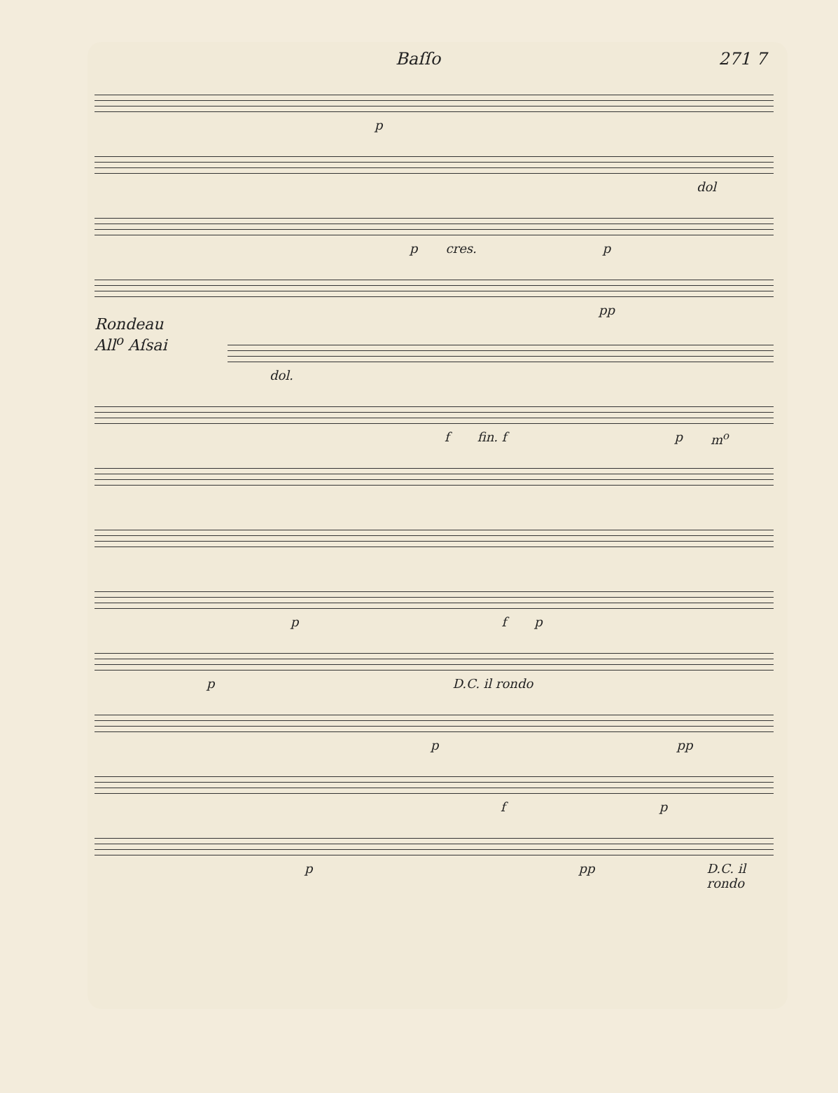Baſſo 271 7
p
dol
p cres. p
pp
Rondeau
All<sup>o</sup> Aſsai
dol.
f fin. f p m<sup>o</sup>
p f p
p D.C. il rondo
p pp
f p
p pp D.C. il rondo